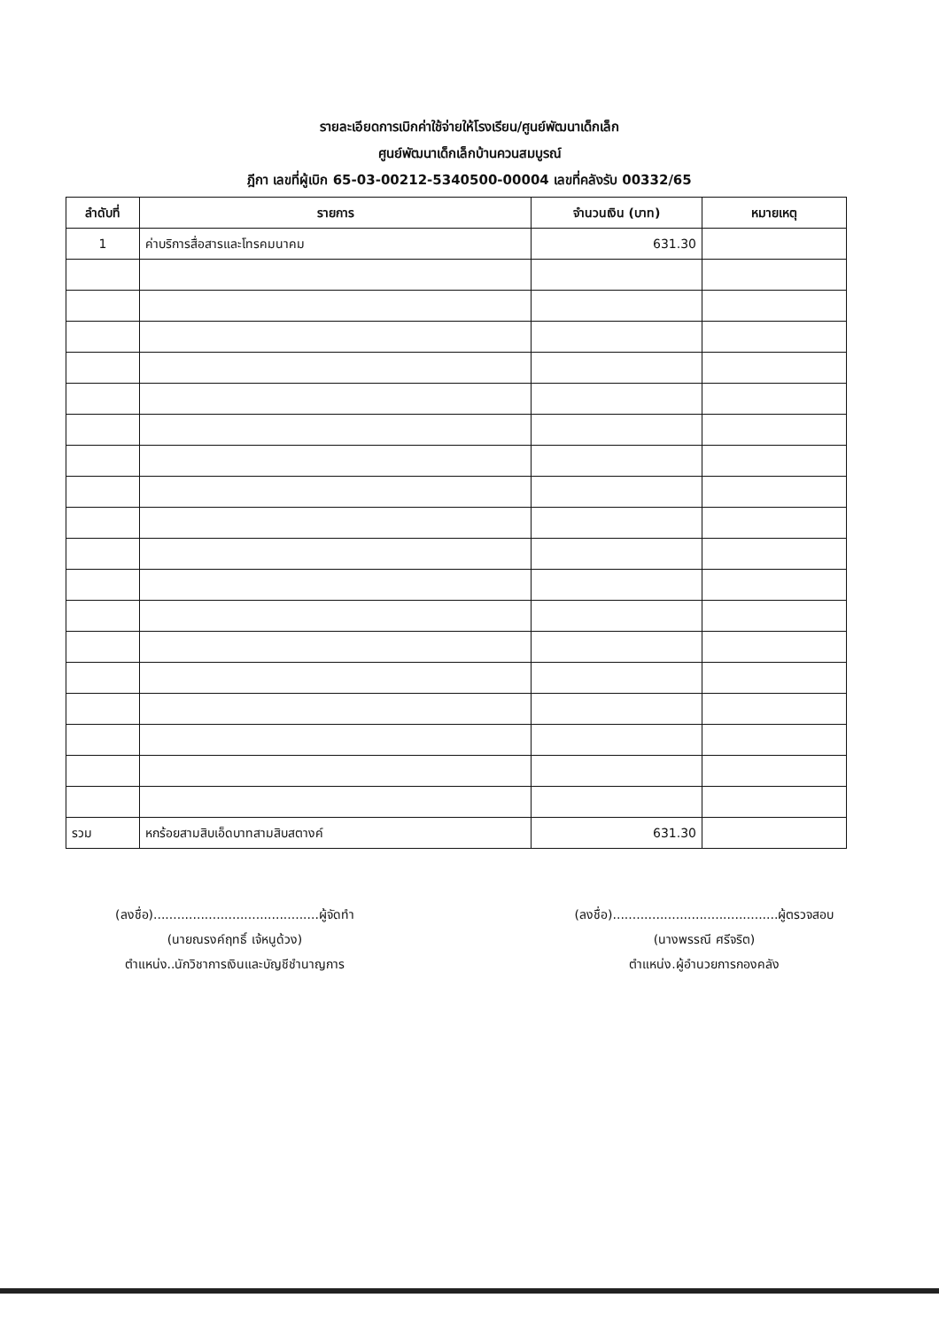รายละเอียดการเบิกค่าใช้จ่ายให้โรงเรียน/ศูนย์พัฒนาเด็กเล็ก
ศูนย์พัฒนาเด็กเล็กบ้านควนสมบูรณ์
ฎีกา เลขที่ผู้เบิก 65-03-00212-5340500-00004 เลขที่คลังรับ 00332/65
| ลำดับที่ | รายการ | จำนวนเงิน (บาท) | หมายเหตุ |
| --- | --- | --- | --- |
| 1 | ค่าบริการสื่อสารและโทรคมนาคม | 631.30 | |
| รวม | หกร้อยสามสิบเอ็ดบาทสามสิบสตางค์ | 631.30 | |
(ลงชื่อ)..........................................ผู้จัดทำ
(นายณรงค์ฤทธิ์ เจ้หนูด้วง)
ตำแหน่ง..นักวิชาการเงินและบัญชีชำนาญการ
(ลงชื่อ)..........................................ผู้ตรวจสอบ
(นางพรรณี ศรีจริต)
ตำแหน่ง.ผู้อำนวยการกองคลัง